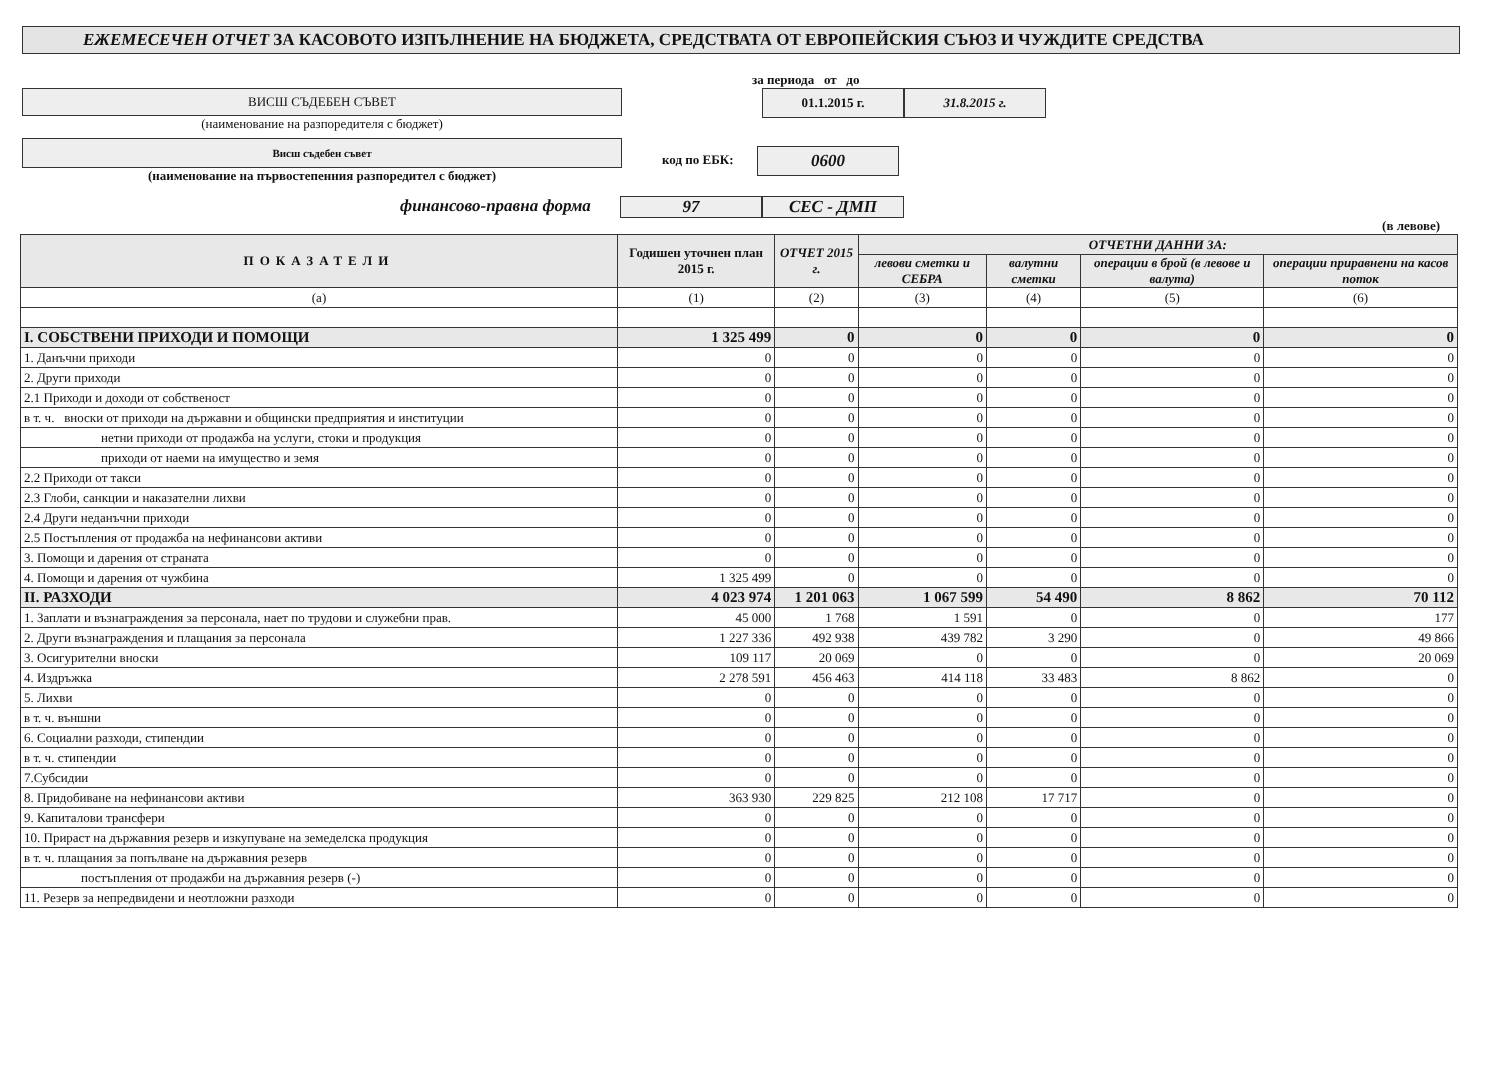ЕЖЕМЕСЕЧЕН ОТЧЕТ ЗА КАСОВОТО ИЗПЪЛНЕНИЕ НА БЮДЖЕТА, СРЕДСТВАТА ОТ ЕВРОПЕЙСКИЯ СЪЮЗ И ЧУЖДИТЕ СРЕДСТВА
ВИСШ СЪДЕБЕН СЪВЕТ
(наименование на разпоредителя с бюджет)
Висш съдебен съвет
(наименование на първостепенния разпоредител с бюджет)
за периода от до
01.1.2015 г.
31.8.2015 г.
код по ЕБК:
0600
финансово-правна форма
97 СЕС - ДМП
(в левове)
| ПОКАЗАТЕЛИ | Годишен уточнен план 2015 г. | ОТЧЕТ 2015 г. | ОТЧЕТНИ ДАННИ ЗА: | | | |
| --- | --- | --- | --- | --- | --- | --- |
| | | | левови сметки и СЕБРА | валутни сметки | операции в брой (в левове и валута) | операции приравнени на касов поток |
| (а) | (1) | (2) | (3) | (4) | (5) | (6) |
| I. СОБСТВЕНИ ПРИХОДИ И ПОМОЩИ | 1 325 499 | 0 | 0 | 0 | 0 | 0 |
| 1. Данъчни приходи | 0 | 0 | 0 | 0 | 0 | 0 |
| 2. Други приходи | 0 | 0 | 0 | 0 | 0 | 0 |
| 2.1 Приходи и доходи от собственост | 0 | 0 | 0 | 0 | 0 | 0 |
| в т. ч. вноски от приходи на държавни и общински предприятия и институции | 0 | 0 | 0 | 0 | 0 | 0 |
| нетни приходи от продажба на услуги, стоки и продукция | 0 | 0 | 0 | 0 | 0 | 0 |
| приходи от наеми на имущество и земя | 0 | 0 | 0 | 0 | 0 | 0 |
| 2.2 Приходи от такси | 0 | 0 | 0 | 0 | 0 | 0 |
| 2.3 Глоби, санкции и наказателни лихви | 0 | 0 | 0 | 0 | 0 | 0 |
| 2.4 Други неданъчни приходи | 0 | 0 | 0 | 0 | 0 | 0 |
| 2.5 Постъпления от продажба на нефинансови активи | 0 | 0 | 0 | 0 | 0 | 0 |
| 3. Помощи и дарения от страната | 0 | 0 | 0 | 0 | 0 | 0 |
| 4. Помощи и дарения от чужбина | 1 325 499 | 0 | 0 | 0 | 0 | 0 |
| II. РАЗХОДИ | 4 023 974 | 1 201 063 | 1 067 599 | 54 490 | 8 862 | 70 112 |
| 1. Заплати и възнаграждения за персонала, нает по трудови и служебни прав. | 45 000 | 1 768 | 1 591 | 0 | 0 | 177 |
| 2. Други възнаграждения и плащания за персонала | 1 227 336 | 492 938 | 439 782 | 3 290 | 0 | 49 866 |
| 3. Осигурителни вноски | 109 117 | 20 069 | 0 | 0 | 0 | 20 069 |
| 4. Издръжка | 2 278 591 | 456 463 | 414 118 | 33 483 | 8 862 | 0 |
| 5. Лихви | 0 | 0 | 0 | 0 | 0 | 0 |
| в т. ч. външни | 0 | 0 | 0 | 0 | 0 | 0 |
| 6. Социални разходи, стипендии | 0 | 0 | 0 | 0 | 0 | 0 |
| в т. ч. стипендии | 0 | 0 | 0 | 0 | 0 | 0 |
| 7.Субсидии | 0 | 0 | 0 | 0 | 0 | 0 |
| 8. Придобиване на нефинансови активи | 363 930 | 229 825 | 212 108 | 17 717 | 0 | 0 |
| 9. Капиталови трансфери | 0 | 0 | 0 | 0 | 0 | 0 |
| 10. Прираст на държавния резерв и изкупуване на земеделска продукция | 0 | 0 | 0 | 0 | 0 | 0 |
| в т. ч. плащания за попълване на държавния резерв | 0 | 0 | 0 | 0 | 0 | 0 |
| постъпления от продажби на държавния резерв (-) | 0 | 0 | 0 | 0 | 0 | 0 |
| 11. Резерв за непредвидени и неотложни разходи | 0 | 0 | 0 | 0 | 0 | 0 |